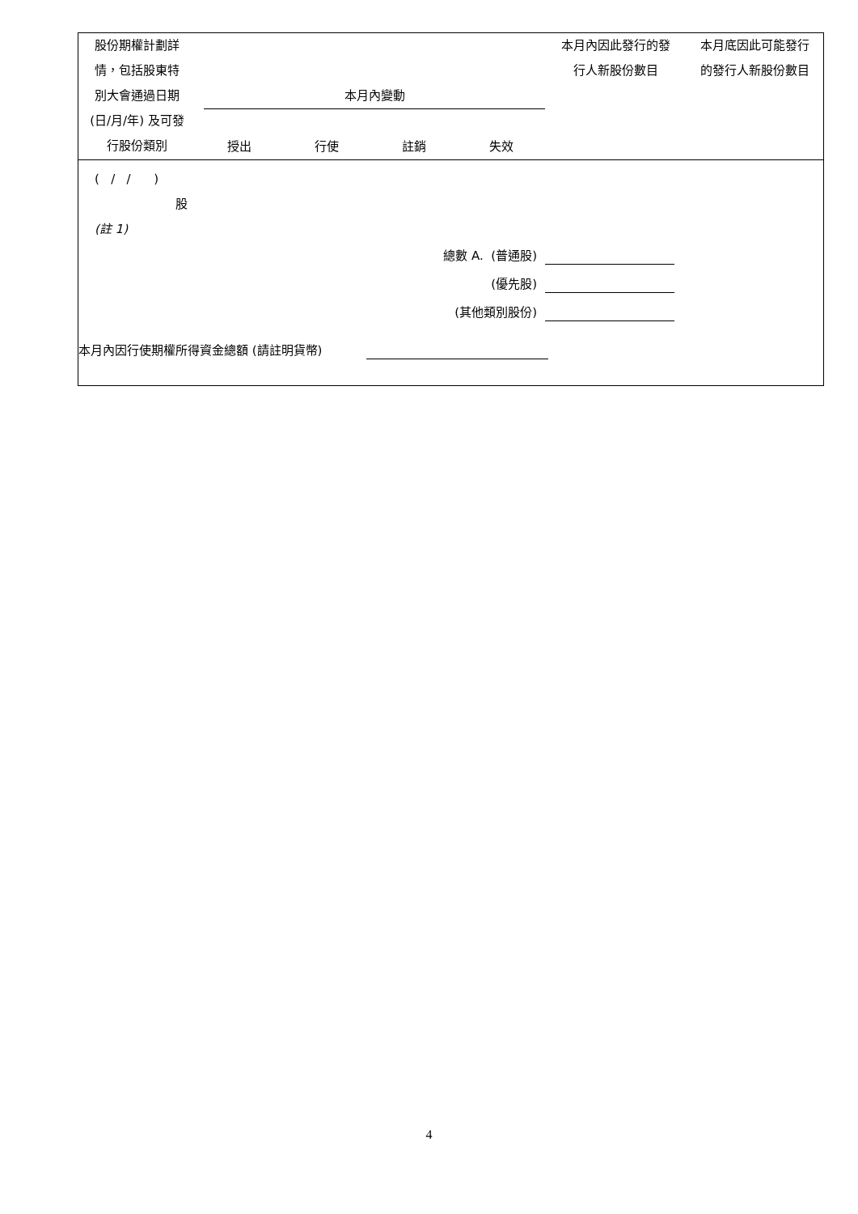| 股份期權計劃詳 情，包括股東特 別大會通過日期 (日/月/年) 及可發 行股份類別 | 本月內變動 授出 行使 註銷 失效 | 本月內因此發行的發 行人新股份數目 | 本月底因此可能發行 的發行人新股份數目 |
| --- | --- | --- | --- |
| ( / / ) 股 (註 1) | | | |
| 總數 A. (普通股) (優先股) (其他類別股份) | | | |
| 本月內因行使期權所得資金總額 (請註明貨幣) | | | |
4